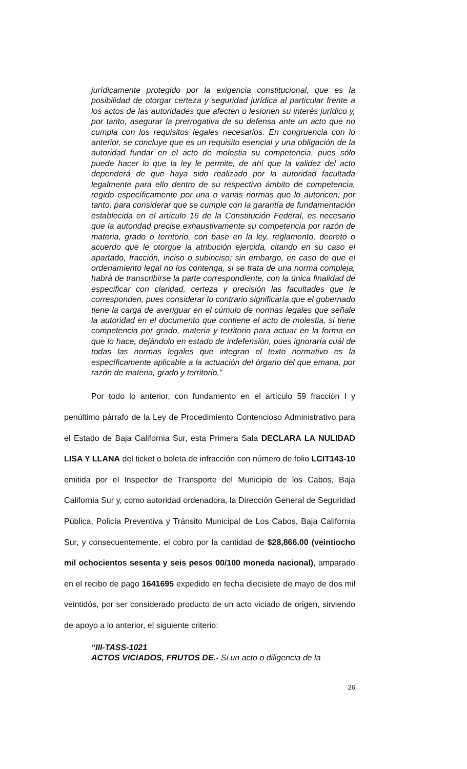jurídicamente protegido por la exigencia constitucional, que es la posibilidad de otorgar certeza y seguridad jurídica al particular frente a los actos de las autoridades que afecten o lesionen su interés jurídico y, por tanto, asegurar la prerrogativa de su defensa ante un acto que no cumpla con los requisitos legales necesarios. En congruencia con lo anterior, se concluye que es un requisito esencial y una obligación de la autoridad fundar en el acto de molestia su competencia, pues sólo puede hacer lo que la ley le permite, de ahí que la validez del acto dependerá de que haya sido realizado por la autoridad facultada legalmente para ello dentro de su respectivo ámbito de competencia, regido específicamente por una o varias normas que lo autoricen; por tanto, para considerar que se cumple con la garantía de fundamentación establecida en el artículo 16 de la Constitución Federal, es necesario que la autoridad precise exhaustivamente su competencia por razón de materia, grado o territorio, con base en la ley, reglamento, decreto o acuerdo que le otorgue la atribución ejercida, citando en su caso el apartado, fracción, inciso o subinciso; sin embargo, en caso de que el ordenamiento legal no los contenga, si se trata de una norma compleja, habrá de transcribirse la parte correspondiente, con la única finalidad de especificar con claridad, certeza y precisión las facultades que le corresponden, pues considerar lo contrario significaría que el gobernado tiene la carga de averiguar en el cúmulo de normas legales que señale la autoridad en el documento que contiene el acto de molestia, si tiene competencia por grado, materia y territorio para actuar en la forma en que lo hace, dejándolo en estado de indefensión, pues ignoraría cuál de todas las normas legales que integran el texto normativo es la específicamente aplicable a la actuación del órgano del que emana, por razón de materia, grado y territorio.”
Por todo lo anterior, con fundamento en el artículo 59 fracción I y penúltimo párrafo de la Ley de Procedimiento Contencioso Administrativo para el Estado de Baja California Sur, esta Primera Sala DECLARA LA NULIDAD LISA Y LLANA del ticket o boleta de infracción con número de folio LCIT143-10 emitida por el Inspector de Transporte del Municipio de los Cabos, Baja California Sur y, como autoridad ordenadora, la Dirección General de Seguridad Pública, Policía Preventiva y Tránsito Municipal de Los Cabos, Baja California Sur, y consecuentemente, el cobro por la cantidad de $28,866.00 (veintiocho mil ochocientos sesenta y seis pesos 00/100 moneda nacional), amparado en el recibo de pago 1641695 expedido en fecha diecisiete de mayo de dos mil veintidós, por ser considerado producto de un acto viciado de origen, sirviendo de apoyo a lo anterior, el siguiente criterio:
“III-TASS-1021
ACTOS VICIADOS, FRUTOS DE.- Si un acto o diligencia de la
26